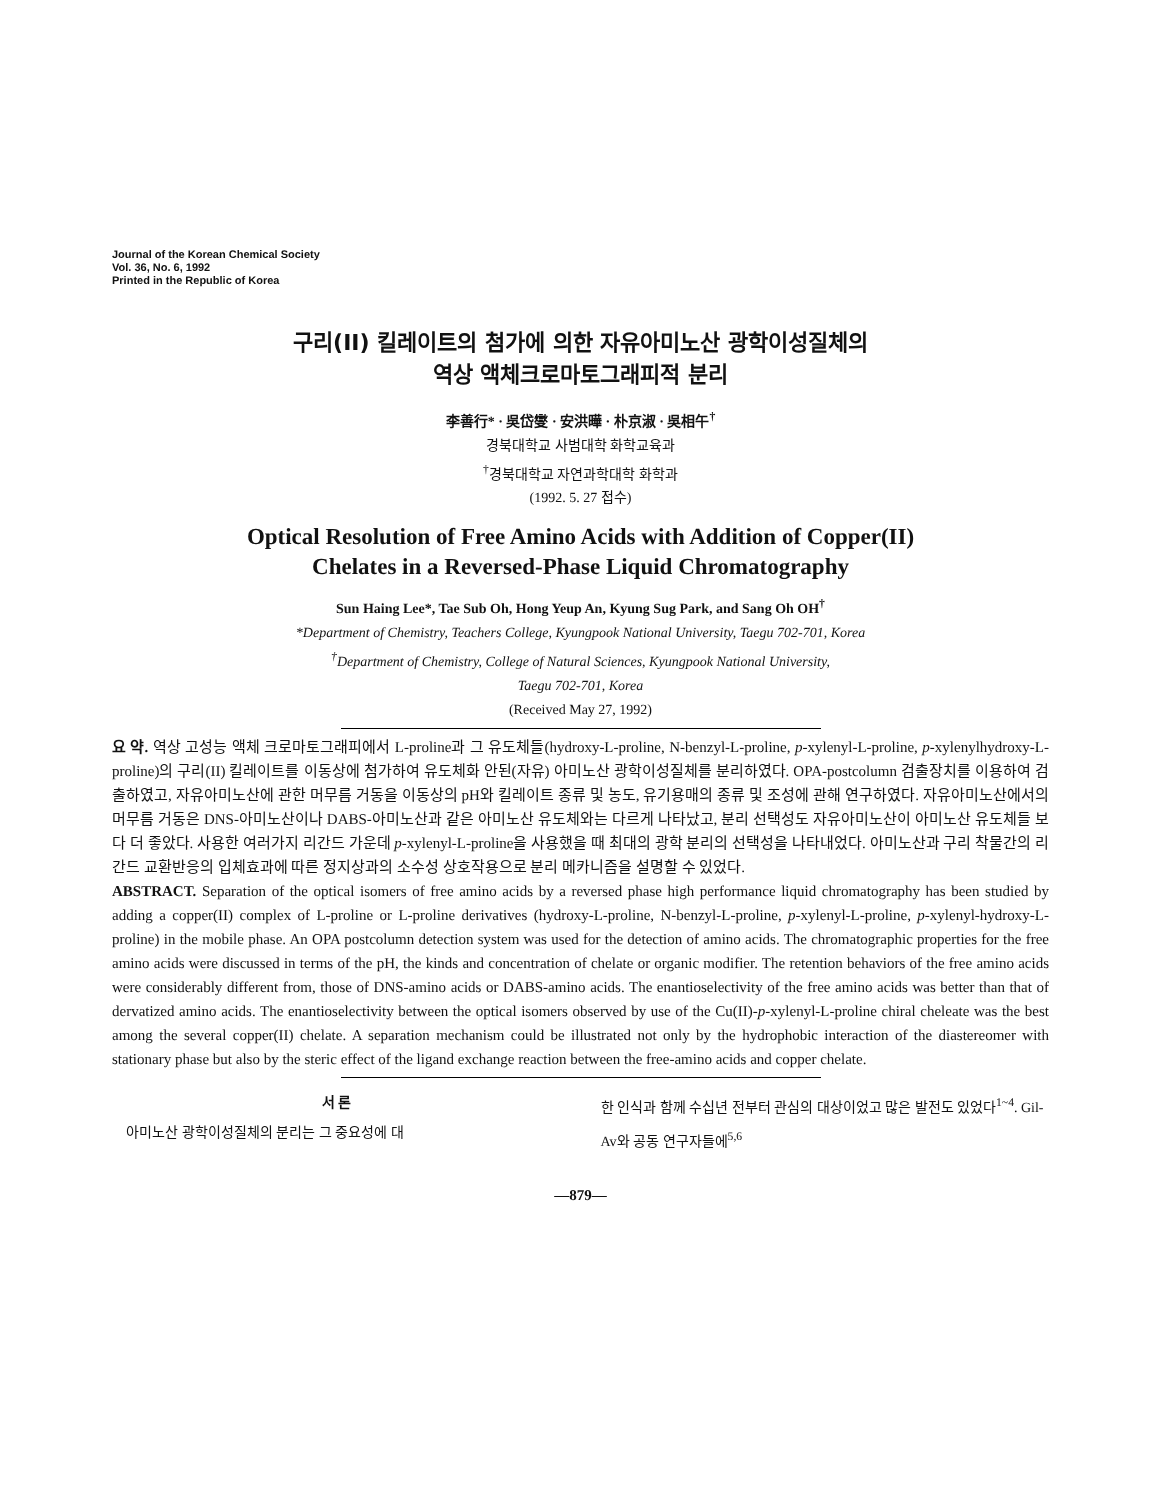Journal of the Korean Chemical Society
Vol. 36, No. 6, 1992
Printed in the Republic of Korea
구리(II) 킬레이트의 첨가에 의한 자유아미노산 광학이성질체의
역상 액체크로마토그래피적 분리
李善行* · 吳岱燮 · 安洪曄 · 朴京淑 · 吳相午<sup>†</sup>
경북대학교 사범대학 화학교육과
<sup>†</sup> 경북대학교 자연과학대학 화학과
(1992. 5. 27 접수)
Optical Resolution of Free Amino Acids with Addition of Copper(II)
Chelates in a Reversed-Phase Liquid Chromatography
Sun Haing Lee*, Tae Sub Oh, Hong Yeup An, Kyung Sug Park, and Sang Oh OH<sup>†</sup>
*Department of Chemistry, Teachers College, Kyungpook National University, Taegu 702-701, Korea
<sup>†</sup> Department of Chemistry, College of Natural Sciences, Kyungpook National University,
Taegu 702-701, Korea
(Received May 27, 1992)
요 약. 역상 고성능 액체 크로마토그래피에서 L-proline과 그 유도체들(hydroxy-L-proline, N-benzyl-L-proline, p-xylenyl-L-proline, p-xylenylhydroxy-L-proline)의 구리(II) 킬레이트를 이동상에 첨가하여 유도체화 안된(자유) 아미노산 광학이성질체를 분리하였다. OPA-postcolumn 검출장치를 이용하여 검출하였고, 자유아미노산에 관한 머무름 거동을 이동상의 pH와 킬레이트 종류 및 농도, 유기용매의 종류 및 조성에 관해 연구하였다. 자유아미노산에서의 머무름 거동은 DNS-아미노산이나 DABS-아미노산과 같은 아미노산 유도체와는 다르게 나타났고, 분리 선택성도 자유아미노산이 아미노산 유도체들 보다 더 좋았다. 사용한 여러가지 리간드 가운데 p-xylenyl-L-proline을 사용했을 때 최대의 광학 분리의 선택성을 나타내었다. 아미노산과 구리 착물간의 리간드 교환반응의 입체효과에 따른 정지상과의 소수성 상호작용으로 분리 메카니즘을 설명할 수 있었다.
ABSTRACT. Separation of the optical isomers of free amino acids by a reversed phase high performance liquid chromatography has been studied by adding a copper(II) complex of L-proline or L-proline derivatives (hydroxy-L-proline, N-benzyl-L-proline, p-xylenyl-L-proline, p-xylenyl-hydroxy-L-proline) in the mobile phase. An OPA postcolumn detection system was used for the detection of amino acids. The chromatographic properties for the free amino acids were discussed in terms of the pH, the kinds and concentration of chelate or organic modifier. The retention behaviors of the free amino acids were considerably different from, those of DNS-amino acids or DABS-amino acids. The enantioselectivity of the free amino acids was better than that of dervatized amino acids. The enantioselectivity between the optical isomers observed by use of the Cu(II)-p-xylenyl-L-proline chiral cheleate was the best among the several copper(II) chelate. A separation mechanism could be illustrated not only by the hydrophobic interaction of the diastereomer with stationary phase but also by the steric effect of the ligand exchange reaction between the free-amino acids and copper chelate.
서 론
아미노산 광학이성질체의 분리는 그 중요성에 대
한 인식과 함께 수십년 전부터 관심의 대상이었고 많은 발전도 있었다<sup>1~4</sup>. Gil-Av와 공동 연구자들에<sup>5,6</sup>
—879—